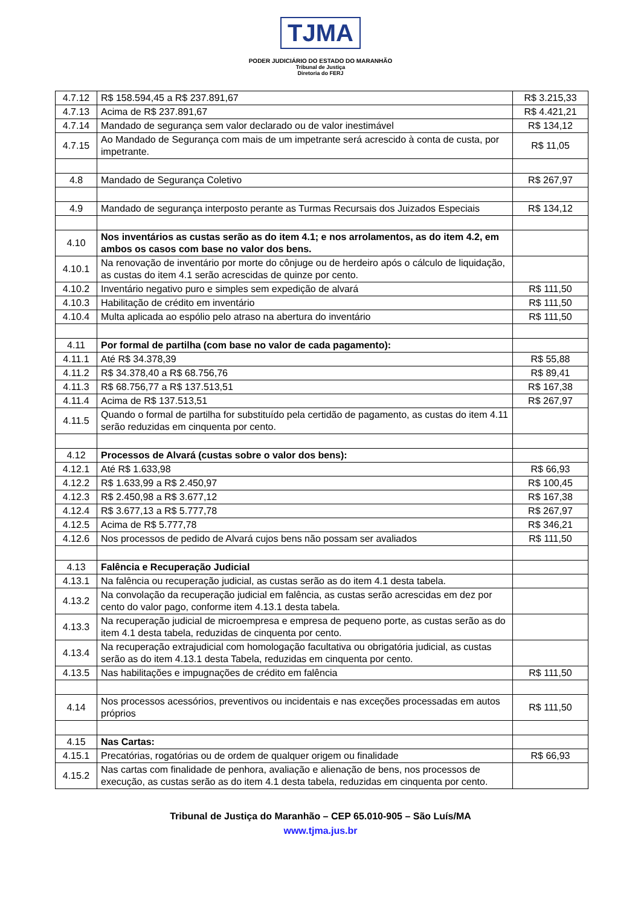TJMA
PODER JUDICIÁRIO DO ESTADO DO MARANHÃO
Tribunal de Justiça
Diretoria do FERJ
| 4.7.12 | R$ 158.594,45 a R$ 237.891,67 | R$ 3.215,33 |
| 4.7.13 | Acima de R$ 237.891,67 | R$ 4.421,21 |
| 4.7.14 | Mandado de segurança sem valor declarado ou de valor inestimável | R$ 134,12 |
| 4.7.15 | Ao Mandado de Segurança com mais de um impetrante será acrescido à conta de custa, por impetrante. | R$ 11,05 |
| 4.8 | Mandado de Segurança Coletivo | R$ 267,97 |
| 4.9 | Mandado de segurança interposto perante as Turmas Recursais dos Juizados Especiais | R$ 134,12 |
| 4.10 | Nos inventários as custas serão as do item 4.1; e nos arrolamentos, as do item 4.2, em ambos os casos com base no valor dos bens. | |
| 4.10.1 | Na renovação de inventário por morte do cônjuge ou de herdeiro após o cálculo de liquidação, as custas do item 4.1 serão acrescidas de quinze por cento. | |
| 4.10.2 | Inventário negativo puro e simples sem expedição de alvará | R$ 111,50 |
| 4.10.3 | Habilitação de crédito em inventário | R$ 111,50 |
| 4.10.4 | Multa aplicada ao espólio pelo atraso na abertura do inventário | R$ 111,50 |
| 4.11 | Por formal de partilha (com base no valor de cada pagamento): | |
| 4.11.1 | Até R$ 34.378,39 | R$ 55,88 |
| 4.11.2 | R$ 34.378,40 a R$ 68.756,76 | R$ 89,41 |
| 4.11.3 | R$ 68.756,77 a R$ 137.513,51 | R$ 167,38 |
| 4.11.4 | Acima de R$ 137.513,51 | R$ 267,97 |
| 4.11.5 | Quando o formal de partilha for substituído pela certidão de pagamento, as custas do item 4.11 serão reduzidas em cinquenta por cento. | |
| 4.12 | Processos de Alvará (custas sobre o valor dos bens): | |
| 4.12.1 | Até R$ 1.633,98 | R$ 66,93 |
| 4.12.2 | R$ 1.633,99 a R$ 2.450,97 | R$ 100,45 |
| 4.12.3 | R$ 2.450,98 a R$ 3.677,12 | R$ 167,38 |
| 4.12.4 | R$ 3.677,13 a R$ 5.777,78 | R$ 267,97 |
| 4.12.5 | Acima de R$ 5.777,78 | R$ 346,21 |
| 4.12.6 | Nos processos de pedido de Alvará cujos bens não possam ser avaliados | R$ 111,50 |
| 4.13 | Falência e Recuperação Judicial | |
| 4.13.1 | Na falência ou recuperação judicial, as custas serão as do item 4.1 desta tabela. | |
| 4.13.2 | Na convolação da recuperação judicial em falência, as custas serão acrescidas em dez por cento do valor pago, conforme item 4.13.1 desta tabela. | |
| 4.13.3 | Na recuperação judicial de microempresa e empresa de pequeno porte, as custas serão as do item 4.1 desta tabela, reduzidas de cinquenta por cento. | |
| 4.13.4 | Na recuperação extrajudicial com homologação facultativa ou obrigatória judicial, as custas serão as do item 4.13.1 desta Tabela, reduzidas em cinquenta por cento. | |
| 4.13.5 | Nas habilitações e impugnações de crédito em falência | R$ 111,50 |
| 4.14 | Nos processos acessórios, preventivos ou incidentais e nas exceções processadas em autos próprios | R$ 111,50 |
| 4.15 | Nas Cartas: | |
| 4.15.1 | Precatórias, rogatórias ou de ordem de qualquer origem ou finalidade | R$ 66,93 |
| 4.15.2 | Nas cartas com finalidade de penhora, avaliação e alienação de bens, nos processos de execução, as custas serão as do item 4.1 desta tabela, reduzidas em cinquenta por cento. | |
Tribunal de Justiça do Maranhão – CEP 65.010-905 – São Luís/MA
www.tjma.jus.br